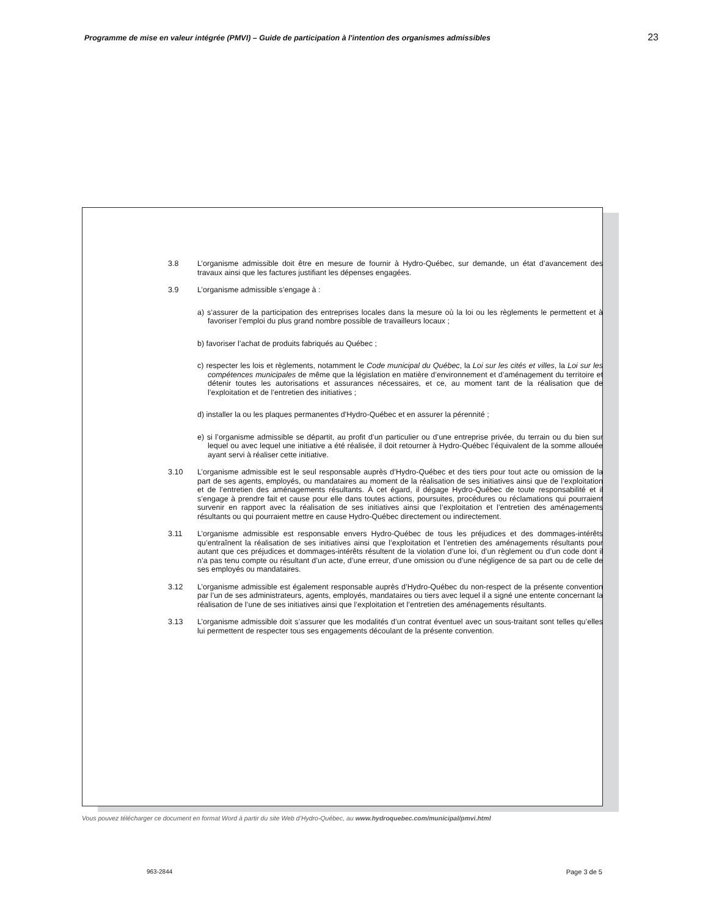Programme de mise en valeur intégrée (PMVI) – Guide de participation à l'intention des organismes admissibles 23
3.8 L’organisme admissible doit être en mesure de fournir à Hydro-Québec, sur demande, un état d’avancement des travaux ainsi que les factures justifiant les dépenses engagées.
3.9 L’organisme admissible s’engage à :
a) s’assurer de la participation des entreprises locales dans la mesure où la loi ou les règlements le permettent et à favoriser l’emploi du plus grand nombre possible de travailleurs locaux ;
b) favoriser l’achat de produits fabriqués au Québec ;
c) respecter les lois et règlements, notamment le Code municipal du Québec, la Loi sur les cités et villes, la Loi sur les compétences municipales de même que la législation en matière d’environnement et d’aménagement du territoire et détenir toutes les autorisations et assurances nécessaires, et ce, au moment tant de la réalisation que de l’exploitation et de l’entretien des initiatives ;
d) installer la ou les plaques permanentes d'Hydro-Québec et en assurer la pérennité ;
e) si l’organisme admissible se départit, au profit d’un particulier ou d’une entreprise privée, du terrain ou du bien sur lequel ou avec lequel une initiative a été réalisée, il doit retourner à Hydro-Québec l’équivalent de la somme allouée ayant servi à réaliser cette initiative.
3.10 L’organisme admissible est le seul responsable auprès d’Hydro-Québec et des tiers pour tout acte ou omission de la part de ses agents, employés, ou mandataires au moment de la réalisation de ses initiatives ainsi que de l’exploitation et de l’entretien des aménagements résultants. À cet égard, il dégage Hydro-Québec de toute responsabilité et il s’engage à prendre fait et cause pour elle dans toutes actions, poursuites, procédures ou réclamations qui pourraient survenir en rapport avec la réalisation de ses initiatives ainsi que l’exploitation et l’entretien des aménagements résultants ou qui pourraient mettre en cause Hydro-Québec directement ou indirectement.
3.11 L’organisme admissible est responsable envers Hydro-Québec de tous les préjudices et des dommages-intérêts qu’entraînent la réalisation de ses initiatives ainsi que l’exploitation et l’entretien des aménagements résultants pour autant que ces préjudices et dommages-intérêts résultent de la violation d’une loi, d’un règlement ou d’un code dont il n’a pas tenu compte ou résultant d’un acte, d’une erreur, d’une omission ou d’une négligence de sa part ou de celle de ses employés ou mandataires.
3.12 L’organisme admissible est également responsable auprès d’Hydro-Québec du non-respect de la présente convention par l’un de ses administrateurs, agents, employés, mandataires ou tiers avec lequel il a signé une entente concernant la réalisation de l’une de ses initiatives ainsi que l’exploitation et l’entretien des aménagements résultants.
3.13 L’organisme admissible doit s’assurer que les modalités d’un contrat éventuel avec un sous-traitant sont telles qu’elles lui permettent de respecter tous ses engagements découlant de la présente convention.
963-2844 Page 3 de 5
Vous pouvez télécharger ce document en format Word à partir du site Web d’Hydro-Québec, au www.hydroquebec.com/municipal/pmvi.html